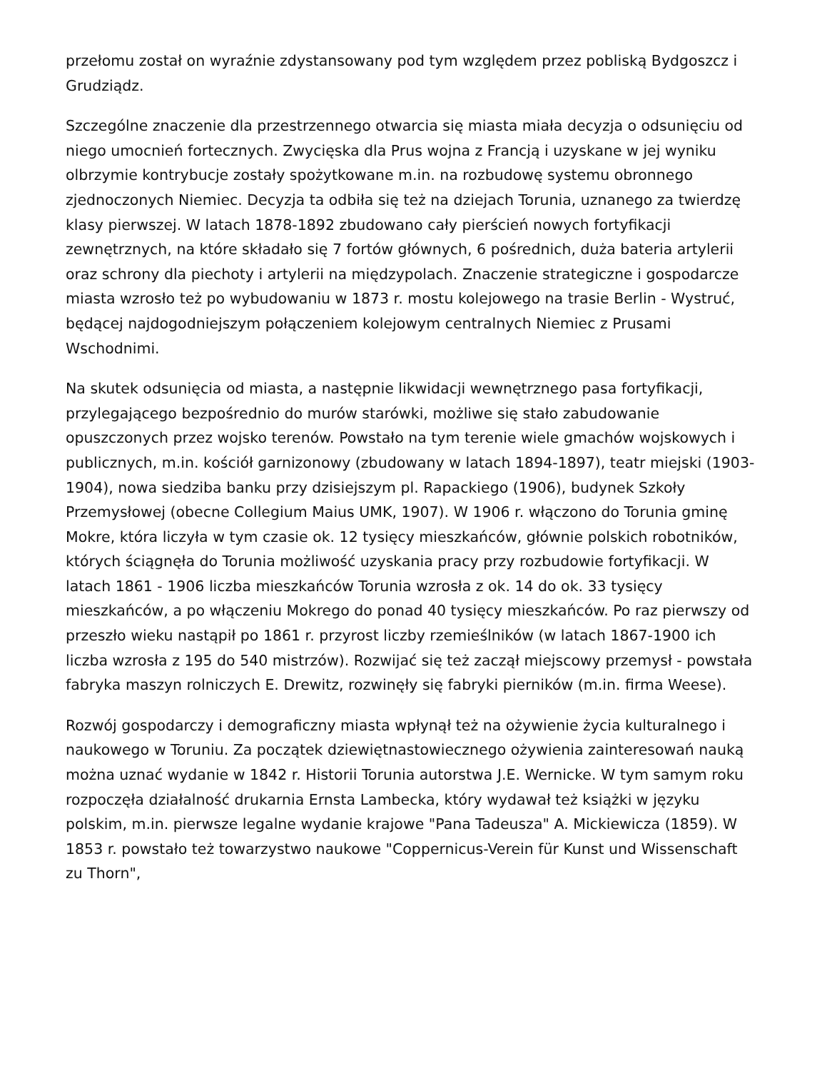przełomu został on wyraźnie zdystansowany pod tym względem przez pobliską Bydgoszcz i Grudziądz.
Szczególne znaczenie dla przestrzennego otwarcia się miasta miała decyzja o odsunięciu od niego umocnień fortecznych. Zwycięska dla Prus wojna z Francją i uzyskane w jej wyniku olbrzymie kontrybucje zostały spożytkowane m.in. na rozbudowę systemu obronnego zjednoczonych Niemiec. Decyzja ta odbiła się też na dziejach Torunia, uznanego za twierdzę klasy pierwszej. W latach 1878-1892 zbudowano cały pierścień nowych fortyfikacji zewnętrznych, na które składało się 7 fortów głównych, 6 pośrednich, duża bateria artylerii oraz schrony dla piechoty i artylerii na międzypolach. Znaczenie strategiczne i gospodarcze miasta wzrosło też po wybudowaniu w 1873 r. mostu kolejowego na trasie Berlin - Wystruć, będącej najdogodniejszym połączeniem kolejowym centralnych Niemiec z Prusami Wschodnimi.
Na skutek odsunięcia od miasta, a następnie likwidacji wewnętrznego pasa fortyfikacji, przylegającego bezpośrednio do murów starówki, możliwe się stało zabudowanie opuszczonych przez wojsko terenów. Powstało na tym terenie wiele gmachów wojskowych i publicznych, m.in. kościół garnizonowy (zbudowany w latach 1894-1897), teatr miejski (1903-1904), nowa siedziba banku przy dzisiejszym pl. Rapackiego (1906), budynek Szkoły Przemysłowej (obecne Collegium Maius UMK, 1907). W 1906 r. włączono do Torunia gminę Mokre, która liczyła w tym czasie ok. 12 tysięcy mieszkańców, głównie polskich robotników, których ściągnęła do Torunia możliwość uzyskania pracy przy rozbudowie fortyfikacji. W latach 1861 - 1906 liczba mieszkańców Torunia wzrosła z ok. 14 do ok. 33 tysięcy mieszkańców, a po włączeniu Mokrego do ponad 40 tysięcy mieszkańców. Po raz pierwszy od przeszło wieku nastąpił po 1861 r. przyrost liczby rzemieślników (w latach 1867-1900 ich liczba wzrosła z 195 do 540 mistrzów). Rozwijać się też zaczął miejscowy przemysł - powstała fabryka maszyn rolniczych E. Drewitz, rozwinęły się fabryki pierników (m.in. firma Weese).
Rozwój gospodarczy i demograficzny miasta wpłynął też na ożywienie życia kulturalnego i naukowego w Toruniu. Za początek dziewiętnastowiecznego ożywienia zainteresowań nauką można uznać wydanie w 1842 r. Historii Torunia autorstwa J.E. Wernicke. W tym samym roku rozpoczęła działalność drukarnia Ernsta Lambecka, który wydawał też książki w języku polskim, m.in. pierwsze legalne wydanie krajowe "Pana Tadeusza" A. Mickiewicza (1859). W 1853 r. powstało też towarzystwo naukowe "Coppernicus-Verein für Kunst und Wissenschaft zu Thorn",